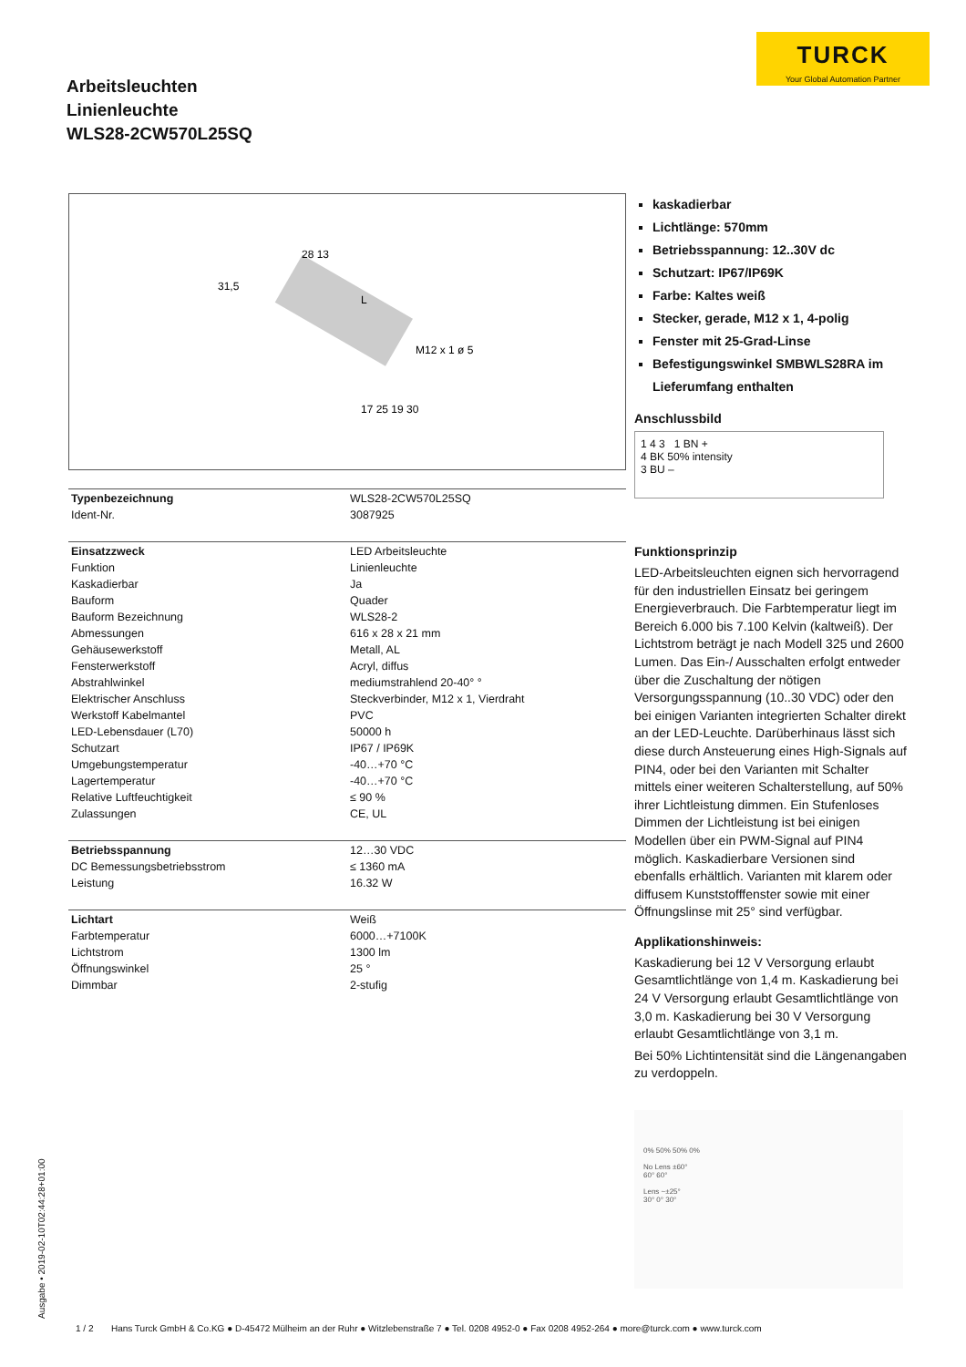TURCK
Your Global Automation Partner
Arbeitsleuchten
Linienleuchte
WLS28-2CW570L25SQ
28 13
L
M12 x 1 ø 5
17 25 19 30
31,5
| Typenbezeichnung | WLS28-2CW570L25SQ |
| Ident-Nr. | 3087925 |
| Einsatzzweck | LED Arbeitsleuchte |
| Funktion | Linienleuchte |
| Kaskadierbar | Ja |
| Bauform | Quader |
| Bauform Bezeichnung | WLS28-2 |
| Abmessungen | 616 x 28 x 21 mm |
| Gehäusewerkstoff | Metall, AL |
| Fensterwerkstoff | Acryl, diffus |
| Abstrahlwinkel | mediumstrahlend 20-40° ° |
| Elektrischer Anschluss | Steckverbinder, M12 x 1, Vierdraht |
| Werkstoff Kabelmantel | PVC |
| LED-Lebensdauer (L70) | 50000 h |
| Schutzart | IP67 / IP69K |
| Umgebungstemperatur | -40…+70 °C |
| Lagertemperatur | -40…+70 °C |
| Relative Luftfeuchtigkeit | ≤ 90 % |
| Zulassungen | CE, UL |
| Betriebsspannung | 12…30 VDC |
| DC Bemessungsbetriebsstrom | ≤ 1360 mA |
| Leistung | 16.32 W |
| Lichtart | Weiß |
| Farbtemperatur | 6000…+7100K |
| Lichtstrom | 1300 lm |
| Öffnungswinkel | 25 ° |
| Dimmbar | 2-stufig |
kaskadierbar
Lichtlänge: 570mm
Betriebsspannung: 12..30V dc
Schutzart: IP67/IP69K
Farbe: Kaltes weiß
Stecker, gerade, M12 x 1, 4-polig
Fenster mit 25-Grad-Linse
Befestigungswinkel SMBWLS28RA im Lieferumfang enthalten
Anschlussbild
1 4 3 1 BN +
4 BK 50% intensity
3 BU –
Funktionsprinzip
LED-Arbeitsleuchten eignen sich hervorragend für den industriellen Einsatz bei geringem Energieverbrauch. Die Farbtemperatur liegt im Bereich 6.000 bis 7.100 Kelvin (kaltweiß). Der Lichtstrom beträgt je nach Modell 325 und 2600 Lumen. Das Ein-/ Ausschalten erfolgt entweder über die Zuschaltung der nötigen Versorgungsspannung (10..30 VDC) oder den bei einigen Varianten integrierten Schalter direkt an der LED-Leuchte. Darüberhinaus lässt sich diese durch Ansteuerung eines High-Signals auf PIN4, oder bei den Varianten mit Schalter mittels einer weiteren Schalterstellung, auf 50% ihrer Lichtleistung dimmen. Ein Stufenloses Dimmen der Lichtleistung ist bei einigen Modellen über ein PWM-Signal auf PIN4 möglich. Kaskadierbare Versionen sind ebenfalls erhältlich. Varianten mit klarem oder diffusem Kunststofffenster sowie mit einer Öffnungslinse mit 25° sind verfügbar.
Applikationshinweis:
Kaskadierung bei 12 V Versorgung erlaubt Gesamtlichtlänge von 1,4 m. Kaskadierung bei 24 V Versorgung erlaubt Gesamtlichtlänge von 3,0 m. Kaskadierung bei 30 V Versorgung erlaubt Gesamtlichtlänge von 3,1 m.
Bei 50% Lichtintensität sind die Längenangaben zu verdoppeln.
0% 50% 50% 0%
No Lens ±60°
60° 60°
Lens ~±25°
30° 0° 30°
Ausgabe • 2019-02-10T02:44:28+01:00
1 / 2 Hans Turck GmbH & Co.KG ● D-45472 Mülheim an der Ruhr ● Witzlebenstraße 7 ● Tel. 0208 4952-0 ● Fax 0208 4952-264 ● more@turck.com ● www.turck.com